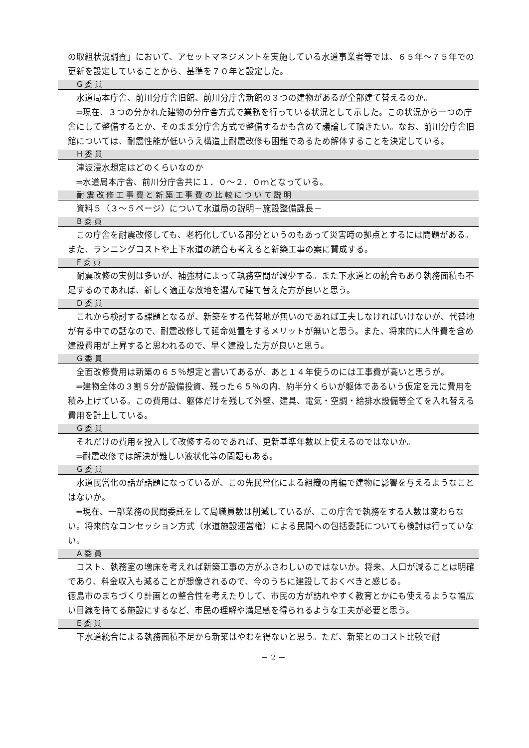の取組状況調査」において、アセットマネジメントを実施している水道事業者等では、６５年～７５年での更新を設定していることから、基準を７０年と設定した。
G 委 員
水道局本庁舎、前川分庁舎旧館、前川分庁舎新館の３つの建物があるが全部建て替えるのか。
⇒現在、３つの分かれた建物の分庁舎方式で業務を行っている状況として示した。この状況から一つの庁舎にして整備するとか、そのまま分庁舎方式で整備するかも含めて議論して頂きたい。なお、前川分庁舎旧館については、耐震性能が低いうえ構造上耐震改修も困難であるため解体することを決定している。
H 委 員
津波浸水想定はどのくらいなのか
⇒水道局本庁舎、前川分庁舎共に１．０～２．０ｍとなっている。
耐 震 改 修 工 事 費 と 新 築 工 事 費 の 比 較 に つ い て 説 明
資料５（３～５ページ）について水道局の説明－施設整備課長－
B 委 員
この庁舎を耐震改修しても、老朽化している部分というのもあって災害時の拠点とするには問題がある。また、ランニングコストや上下水道の統合も考えると新築工事の案に賛成する。
F 委 員
耐震改修の実例は多いが、補強材によって執務空間が減少する。また下水道との統合もあり執務面積も不足するのであれば、新しく適正な敷地を選んで建て替えた方が良いと思う。
D 委 員
これから検討する課題となるが、新築をする代替地が無いのであれば工夫しなければいけないが、代替地が有る中での話なので、耐震改修して延命処置をするメリットが無いと思う。また、将来的に人件費を含め建設費用が上昇すると思われるので、早く建設した方が良いと思う。
G 委 員
全面改修費用は新築の６５％想定と書いてあるが、あと１４年使うのには工事費が高いと思うが。
⇒建物全体の３割５分が設備投資、残った６５％の内、約半分くらいが躯体であるいう仮定を元に費用を積み上げている。この費用は、躯体だけを残して外壁、建具、電気・空調・給排水設備等全てを入れ替える費用を計上している。
G 委 員
それだけの費用を投入して改修するのであれば、更新基準年数以上使えるのではないか。
⇒耐震改修では解決が難しい液状化等の問題もある。
G 委 員
水道民営化の話が話題になっているが、この先民営化による組織の再編で建物に影響を与えるようなことはないか。
⇒現在、一部業務の民間委託をして局職員数は削減しているが、この庁舎で執務をする人数は変わらない。将来的なコンセッション方式（水道施設運営権）による民間への包括委託についても検討は行っていない。
A 委 員
コスト、執務室の増床を考えれば新築工事の方がふさわしいのではないか。将来、人口が減ることは明確であり、料金収入も減ることが想像されるので、今のうちに建設しておくべきと感じる。
徳島市のまちづくり計画との整合性を考えたりして、市民の方が訪れやすく教育とかにも使えるような幅広い目線を持てる施設にするなど、市民の理解や満足感を得られるような工夫が必要と思う。
E 委 員
下水道統合による執務面積不足から新築はやむを得ないと思う。ただ、新築とのコスト比較で耐
－ 2 －